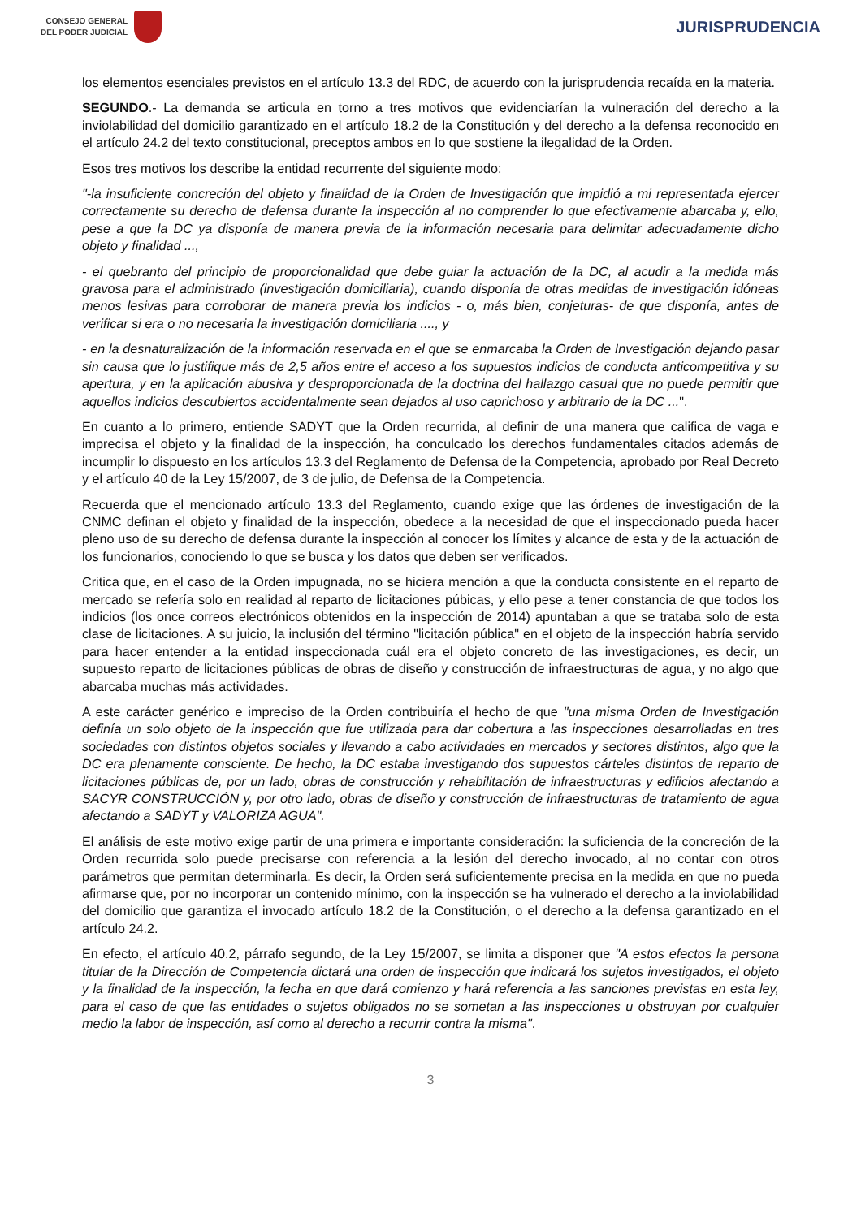CONSEJO GENERAL
DEL PODER JUDICIAL
JURISPRUDENCIA
los elementos esenciales previstos en el artículo 13.3 del RDC, de acuerdo con la jurisprudencia recaída en la materia.
SEGUNDO.- La demanda se articula en torno a tres motivos que evidenciarían la vulneración del derecho a la inviolabilidad del domicilio garantizado en el artículo 18.2 de la Constitución y del derecho a la defensa reconocido en el artículo 24.2 del texto constitucional, preceptos ambos en lo que sostiene la ilegalidad de la Orden.
Esos tres motivos los describe la entidad recurrente del siguiente modo:
"-la insuficiente concreción del objeto y finalidad de la Orden de Investigación que impidió a mi representada ejercer correctamente su derecho de defensa durante la inspección al no comprender lo que efectivamente abarcaba y, ello, pese a que la DC ya disponía de manera previa de la información necesaria para delimitar adecuadamente dicho objeto y finalidad ...,
- el quebranto del principio de proporcionalidad que debe guiar la actuación de la DC, al acudir a la medida más gravosa para el administrado (investigación domiciliaria), cuando disponía de otras medidas de investigación idóneas menos lesivas para corroborar de manera previa los indicios - o, más bien, conjeturas- de que disponía, antes de verificar si era o no necesaria la investigación domiciliaria ...., y
- en la desnaturalización de la información reservada en el que se enmarcaba la Orden de Investigación dejando pasar sin causa que lo justifique más de 2,5 años entre el acceso a los supuestos indicios de conducta anticompetitiva y su apertura, y en la aplicación abusiva y desproporcionada de la doctrina del hallazgo casual que no puede permitir que aquellos indicios descubiertos accidentalmente sean dejados al uso caprichoso y arbitrario de la DC ...".
En cuanto a lo primero, entiende SADYT que la Orden recurrida, al definir de una manera que califica de vaga e imprecisa el objeto y la finalidad de la inspección, ha conculcado los derechos fundamentales citados además de incumplir lo dispuesto en los artículos 13.3 del Reglamento de Defensa de la Competencia, aprobado por Real Decreto y el artículo 40 de la Ley 15/2007, de 3 de julio, de Defensa de la Competencia.
Recuerda que el mencionado artículo 13.3 del Reglamento, cuando exige que las órdenes de investigación de la CNMC definan el objeto y finalidad de la inspección, obedece a la necesidad de que el inspeccionado pueda hacer pleno uso de su derecho de defensa durante la inspección al conocer los límites y alcance de esta y de la actuación de los funcionarios, conociendo lo que se busca y los datos que deben ser verificados.
Critica que, en el caso de la Orden impugnada, no se hiciera mención a que la conducta consistente en el reparto de mercado se refería solo en realidad al reparto de licitaciones púbicas, y ello pese a tener constancia de que todos los indicios (los once correos electrónicos obtenidos en la inspección de 2014) apuntaban a que se trataba solo de esta clase de licitaciones. A su juicio, la inclusión del término "licitación pública" en el objeto de la inspección habría servido para hacer entender a la entidad inspeccionada cuál era el objeto concreto de las investigaciones, es decir, un supuesto reparto de licitaciones públicas de obras de diseño y construcción de infraestructuras de agua, y no algo que abarcaba muchas más actividades.
A este carácter genérico e impreciso de la Orden contribuiría el hecho de que "una misma Orden de Investigación definía un solo objeto de la inspección que fue utilizada para dar cobertura a las inspecciones desarrolladas en tres sociedades con distintos objetos sociales y llevando a cabo actividades en mercados y sectores distintos, algo que la DC era plenamente consciente. De hecho, la DC estaba investigando dos supuestos cárteles distintos de reparto de licitaciones públicas de, por un lado, obras de construcción y rehabilitación de infraestructuras y edificios afectando a SACYR CONSTRUCCIÓN y, por otro lado, obras de diseño y construcción de infraestructuras de tratamiento de agua afectando a SADYT y VALORIZA AGUA".
El análisis de este motivo exige partir de una primera e importante consideración: la suficiencia de la concreción de la Orden recurrida solo puede precisarse con referencia a la lesión del derecho invocado, al no contar con otros parámetros que permitan determinarla. Es decir, la Orden será suficientemente precisa en la medida en que no pueda afirmarse que, por no incorporar un contenido mínimo, con la inspección se ha vulnerado el derecho a la inviolabilidad del domicilio que garantiza el invocado artículo 18.2 de la Constitución, o el derecho a la defensa garantizado en el artículo 24.2.
En efecto, el artículo 40.2, párrafo segundo, de la Ley 15/2007, se limita a disponer que "A estos efectos la persona titular de la Dirección de Competencia dictará una orden de inspección que indicará los sujetos investigados, el objeto y la finalidad de la inspección, la fecha en que dará comienzo y hará referencia a las sanciones previstas en esta ley, para el caso de que las entidades o sujetos obligados no se sometan a las inspecciones u obstruyan por cualquier medio la labor de inspección, así como al derecho a recurrir contra la misma".
3